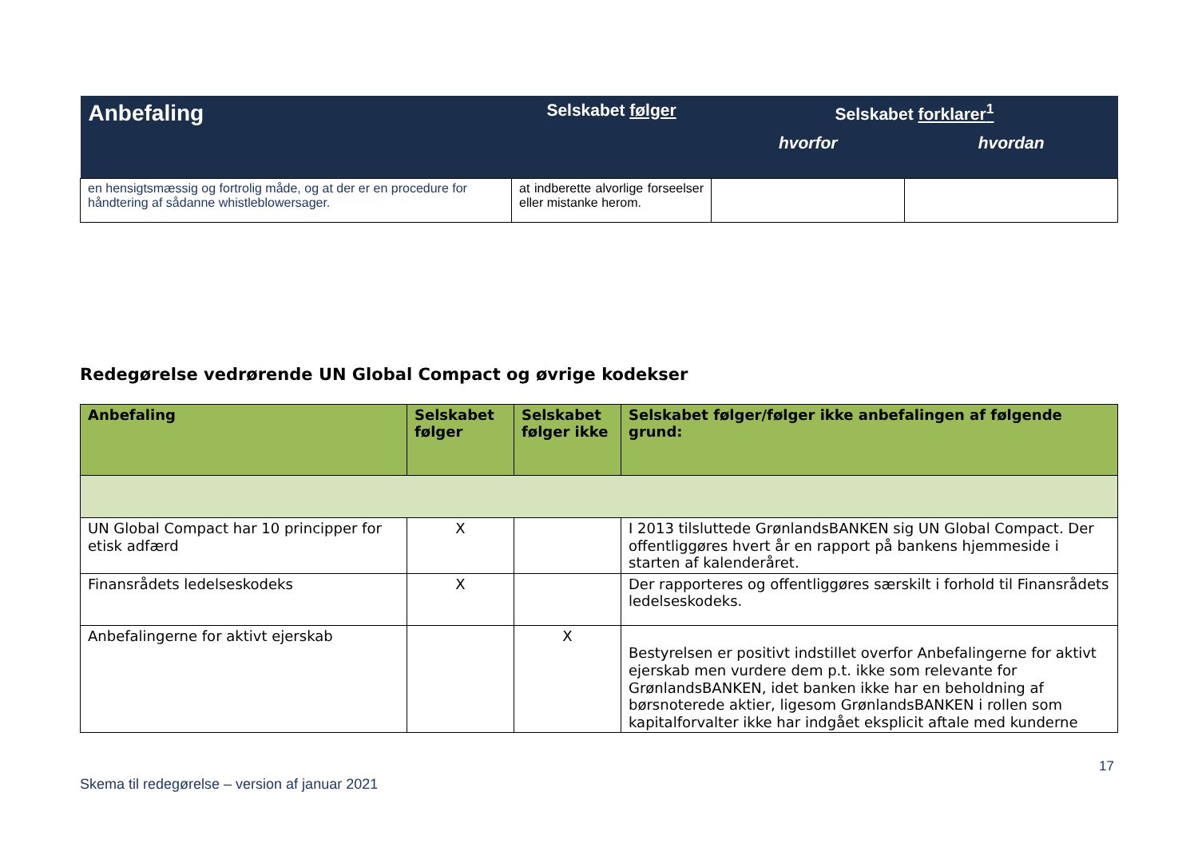| Anbefaling | Selskabet følger | Selskabet forklarer<sup>1</sup> | |
| --- | --- | --- | --- |
| | | hvorfor | hvordan |
| en hensigtsmæssig og fortrolig måde, og at der er en procedure for håndtering af sådanne whistleblowersager. | at indberette alvorlige forseelser eller mistanke herom. | | |
Redegørelse vedrørende UN Global Compact og øvrige kodekser
| Anbefaling | Selskabet følger | Selskabet følger ikke | Selskabet følger/følger ikke anbefalingen af følgende grund: |
| --- | --- | --- | --- |
| UN Global Compact har 10 principper for etisk adfærd | X | | I 2013 tilsluttede GrønlandsBANKEN sig UN Global Compact. Der offentliggøres hvert år en rapport på bankens hjemmeside i starten af kalenderåret. |
| Finansrådets ledelseskodeks | X | | Der rapporteres og offentliggøres særskilt i forhold til Finansrådets ledelseskodeks. |
| Anbefalingerne for aktivt ejerskab | | X | Bestyrelsen er positivt indstillet overfor Anbefalingerne for aktivt ejerskab men vurdere dem p.t. ikke som relevante for GrønlandsBANKEN, idet banken ikke har en beholdning af børsnoterede aktier, ligesom GrønlandsBANKEN i rollen som kapitalforvalter ikke har indgået eksplicit aftale med kunderne |
17
Skema til redegørelse – version af januar 2021